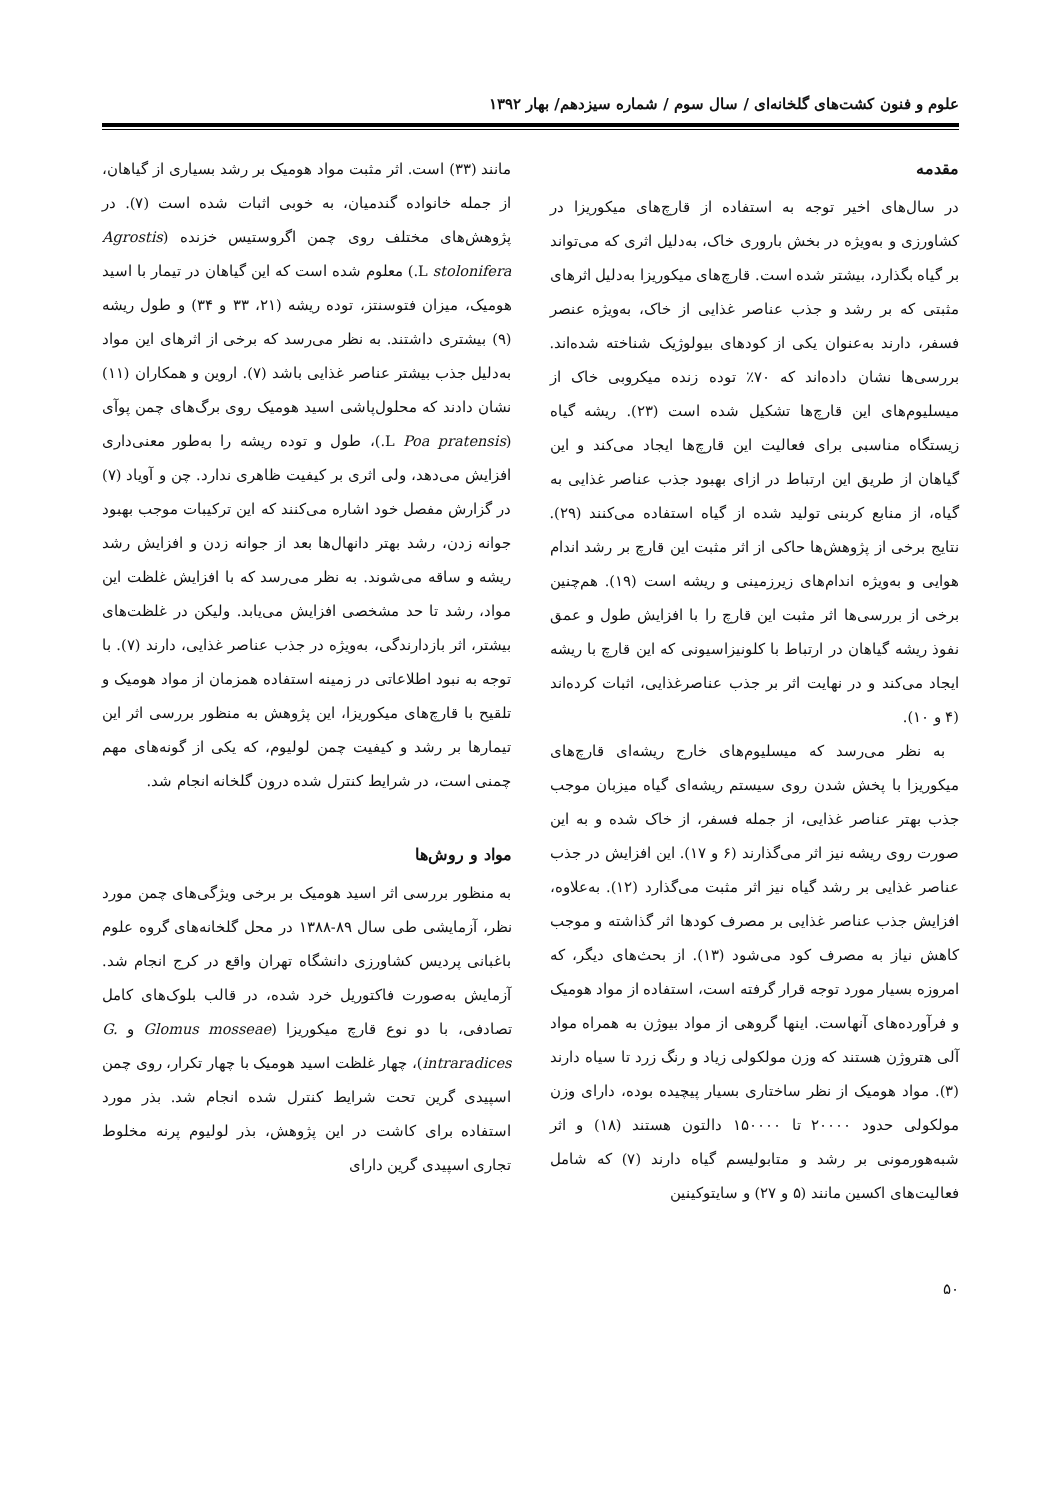علوم و فنون کشت‌های گلخانه‌ای / سال سوم / شماره سیزدهم/ بهار ۱۳۹۲
مقدمه
در سال‌های اخیر توجه به استفاده از قارچ‌های میکوریزا در کشاورزی و به‌ویژه در بخش باروری خاک، به‌دلیل اثری که می‌تواند بر گیاه بگذارد، بیشتر شده است. قارچ‌های میکوریزا به‌دلیل اثرهای مثبتی که بر رشد و جذب عناصر غذایی از خاک، به‌ویژه عنصر فسفر، دارند به‌عنوان یکی از کودهای بیولوژیک شناخته شده‌اند. بررسی‌ها نشان داده‌اند که ۷۰٪ توده زنده میکروبی خاک از میسلیوم‌های این قارچ‌ها تشکیل شده است (۲۳). ریشه گیاه زیستگاه مناسبی برای فعالیت این قارچ‌ها ایجاد می‌کند و این گیاهان از طریق این ارتباط در ازای بهبود جذب عناصر غذایی به گیاه، از منابع کربنی تولید شده از گیاه استفاده می‌کنند (۲۹). نتایج برخی از پژوهش‌ها حاکی از اثر مثبت این قارچ بر رشد اندام هوایی و به‌ویژه اندام‌های زیرزمینی و ریشه است (۱۹). هم‌چنین برخی از بررسی‌ها اثر مثبت این قارچ را با افزایش طول و عمق نفوذ ریشه گیاهان در ارتباط با کلونیزاسیونی که این قارچ با ریشه ایجاد می‌کند و در نهایت اثر بر جذب عناصرغذایی، اثبات کرده‌اند (۴ و ۱۰).
به نظر می‌رسد که میسلیوم‌های خارج ریشه‌ای قارچ‌های میکوریزا با پخش شدن روی سیستم ریشه‌ای گیاه میزبان موجب جذب بهتر عناصر غذایی، از جمله فسفر، از خاک شده و به این صورت روی ریشه نیز اثر می‌گذارند (۶ و ۱۷). این افزایش در جذب عناصر غذایی بر رشد گیاه نیز اثر مثبت می‌گذارد (۱۲). به‌علاوه، افزایش جذب عناصر غذایی بر مصرف کودها اثر گذاشته و موجب کاهش نیاز به مصرف کود می‌شود (۱۳). از بحث‌های دیگر، که امروزه بسیار مورد توجه قرار گرفته است، استفاده از مواد هومیک و فرآورده‌های آنهاست. اینها گروهی از مواد بیوژن به همراه مواد آلی هتروژن هستند که وزن مولکولی زیاد و رنگ زرد تا سیاه دارند (۳). مواد هومیک از نظر ساختاری بسیار پیچیده بوده، دارای وزن مولکولی حدود ۲۰۰۰۰ تا ۱۵۰۰۰۰ دالتون هستند (۱۸) و اثر شبه‌هورمونی بر رشد و متابولیسم گیاه دارند (۷) که شامل فعالیت‌های اکسین مانند (۵ و ۲۷) و سایتوکینین
مانند (۳۳) است. اثر مثبت مواد هومیک بر رشد بسیاری از گیاهان، از جمله خانواده گندمیان، به خوبی اثبات شده است (۷). در پژوهش‌های مختلف روی چمن اگروستیس خزنده (Agrostis stolonifera L.) معلوم شده است که این گیاهان در تیمار با اسید هومیک، میزان فتوسنتز، توده ریشه (۲۱، ۳۳ و ۳۴) و طول ریشه (۹) بیشتری داشتند. به نظر می‌رسد که برخی از اثرهای این مواد به‌دلیل جذب بیشتر عناصر غذایی باشد (۷). اروین و همکاران (۱۱) نشان دادند که محلول‌پاشی اسید هومیک روی برگ‌های چمن پوآی (Poa pratensis L.)، طول و توده ریشه را به‌طور معنی‌داری افزایش می‌دهد، ولی اثری بر کیفیت ظاهری ندارد. چن و آویاد (۷) در گزارش مفصل خود اشاره می‌کنند که این ترکیبات موجب بهبود جوانه زدن، رشد بهتر دانهال‌ها بعد از جوانه زدن و افزایش رشد ریشه و ساقه می‌شوند. به نظر می‌رسد که با افزایش غلظت این مواد، رشد تا حد مشخصی افزایش می‌یابد. ولیکن در غلظت‌های بیشتر، اثر بازدارندگی، به‌ویژه در جذب عناصر غذایی، دارند (۷). با توجه به نبود اطلاعاتی در زمینه استفاده همزمان از مواد هومیک و تلقیح با قارچ‌های میکوریزا، این پژوهش به منظور بررسی اثر این تیمارها بر رشد و کیفیت چمن لولیوم، که یکی از گونه‌های مهم چمنی است، در شرایط کنترل شده درون گلخانه انجام شد.
مواد و روش‌ها
به منظور بررسی اثر اسید هومیک بر برخی ویژگی‌های چمن مورد نظر، آزمایشی طی سال ۸۹-۱۳۸۸ در محل گلخانه‌های گروه علوم باغبانی پردیس کشاورزی دانشگاه تهران واقع در کرج انجام شد. آزمایش به‌صورت فاکتوریل خرد شده، در قالب بلوک‌های کامل تصادفی، با دو نوع قارچ میکوریزا (Glomus mosseae و G. intraradices)، چهار غلظت اسید هومیک با چهار تکرار، روی چمن اسپیدی گرین تحت شرایط کنترل شده انجام شد. بذر مورد استفاده برای کاشت در این پژوهش، بذر لولیوم پرنه مخلوط تجاری اسپیدی گرین دارای
۵۰